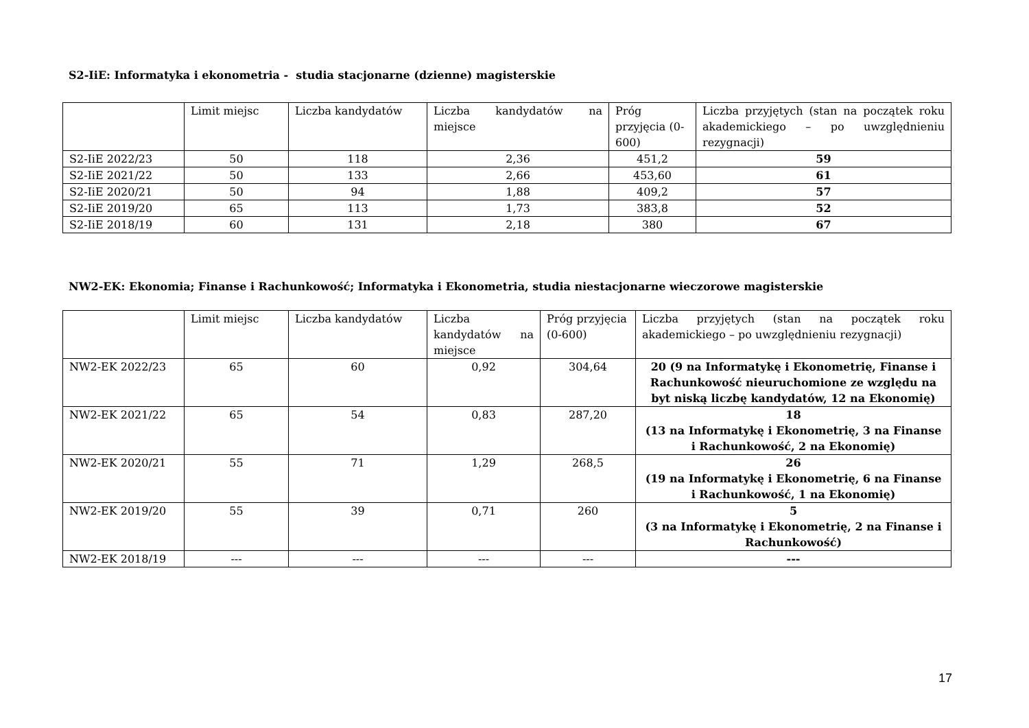S2-IiE: Informatyka i ekonometria - studia stacjonarne (dzienne) magisterskie
| | Limit miejsc | Liczba kandydatów | Liczba kandydatów na miejsce | Próg przyjęcia (0-600) | Liczba przyjętych (stan na początek roku akademickiego – po uwzględnieniu rezygnacji) |
| S2-IiE 2022/23 | 50 | 118 | 2,36 | 451,2 | 59 |
| S2-IiE 2021/22 | 50 | 133 | 2,66 | 453,60 | 61 |
| S2-IiE 2020/21 | 50 | 94 | 1,88 | 409,2 | 57 |
| S2-IiE 2019/20 | 65 | 113 | 1,73 | 383,8 | 52 |
| S2-IiE 2018/19 | 60 | 131 | 2,18 | 380 | 67 |
NW2-EK: Ekonomia; Finanse i Rachunkowość; Informatyka i Ekonometria, studia niestacjonarne wieczorowe magisterskie
| | Limit miejsc | Liczba kandydatów | Liczba kandydatów na miejsce | Próg przyjęcia (0-600) | Liczba przyjętych (stan na początek roku akademickiego – po uwzględnieniu rezygnacji) |
| NW2-EK 2022/23 | 65 | 60 | 0,92 | 304,64 | 20 (9 na Informatykę i Ekonometrię, Finanse i Rachunkowość nieuruchomione ze względu na byt niską liczbę kandydatów, 12 na Ekonomię) |
| NW2-EK 2021/22 | 65 | 54 | 0,83 | 287,20 | 18 (13 na Informatykę i Ekonometrię, 3 na Finanse i Rachunkowość, 2 na Ekonomię) |
| NW2-EK 2020/21 | 55 | 71 | 1,29 | 268,5 | 26 (19 na Informatykę i Ekonometrię, 6 na Finanse i Rachunkowość, 1 na Ekonomię) |
| NW2-EK 2019/20 | 55 | 39 | 0,71 | 260 | 5 (3 na Informatykę i Ekonometrię, 2 na Finanse i Rachunkowość) |
| NW2-EK 2018/19 | --- | --- | --- | --- | --- |
17